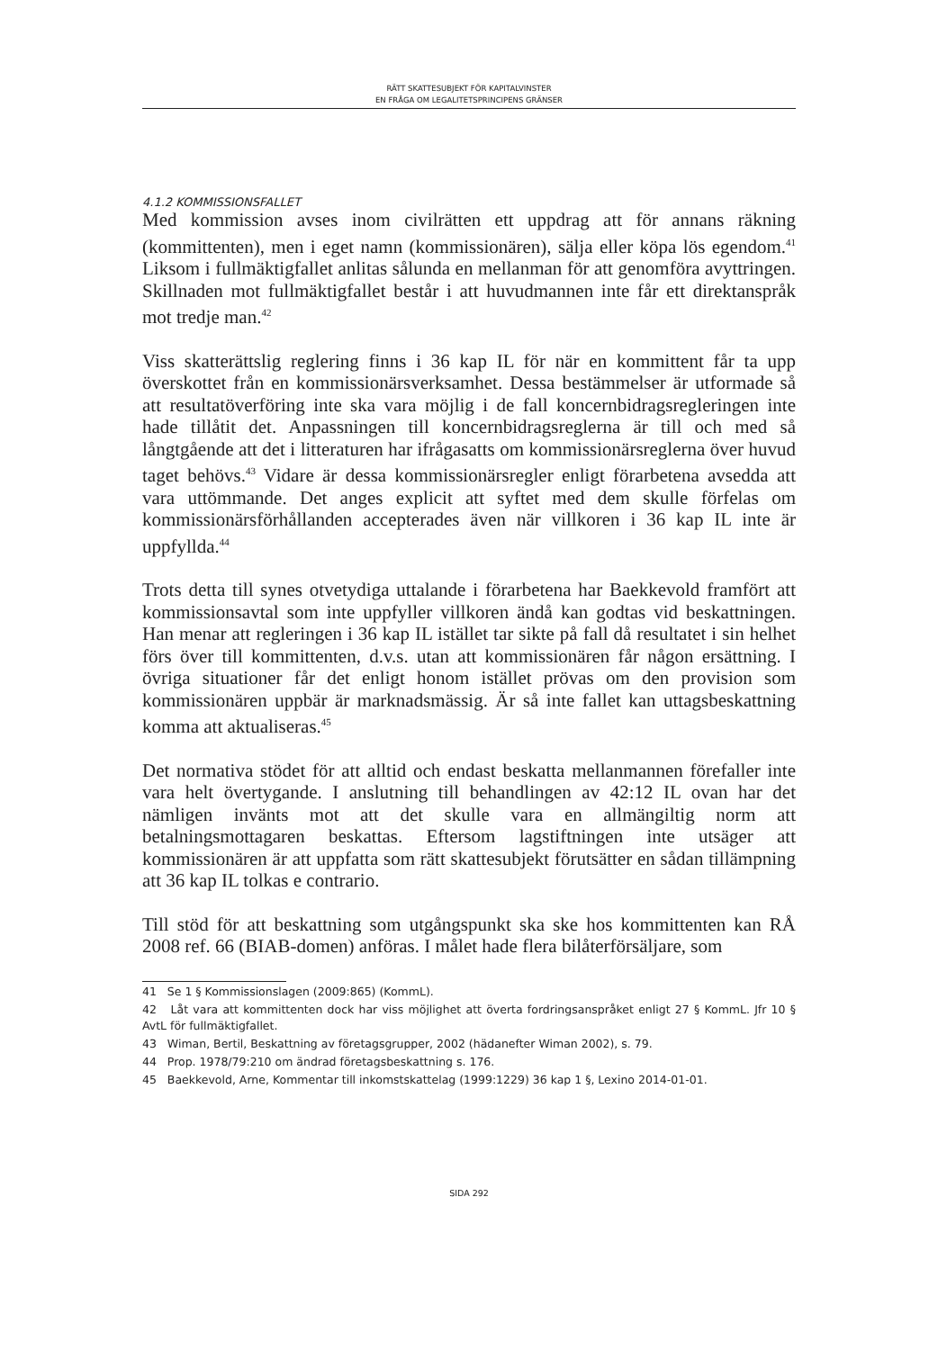RÄTT SKATTESUBJEKT FÖR KAPITALVINSTER
EN FRÅGA OM LEGALITETSPRINCIPENS GRÄNSER
4.1.2 KOMMISSIONSFALLET
Med kommission avses inom civilrätten ett uppdrag att för annans räkning (kommittenten), men i eget namn (kommissionären), sälja eller köpa lös egendom.<sup>41</sup> Liksom i fullmäktigfallet anlitas sålunda en mellanman för att genomföra avyttringen. Skillnaden mot fullmäktigfallet består i att huvudmannen inte får ett direktanspråk mot tredje man.<sup>42</sup>
Viss skatterättslig reglering finns i 36 kap IL för när en kommittent får ta upp överskottet från en kommissionärsverksamhet. Dessa bestämmelser är utformade så att resultatöverföring inte ska vara möjlig i de fall koncernbidragsregleringen inte hade tillåtit det. Anpassningen till koncernbidragsreglerna är till och med så långtgående att det i litteraturen har ifrågasatts om kommissionärsreglerna över huvud taget behövs.<sup>43</sup> Vidare är dessa kommissionärsregler enligt förarbetena avsedda att vara uttömmande. Det anges explicit att syftet med dem skulle förfelas om kommissionärsförhållanden accepterades även när villkoren i 36 kap IL inte är uppfyllda.<sup>44</sup>
Trots detta till synes otvetydiga uttalande i förarbetena har Baekkevold framfört att kommissionsavtal som inte uppfyller villkoren ändå kan godtas vid beskattningen. Han menar att regleringen i 36 kap IL istället tar sikte på fall då resultatet i sin helhet förs över till kommittenten, d.v.s. utan att kommissionären får någon ersättning. I övriga situationer får det enligt honom istället prövas om den provision som kommissionären uppbär är marknadsmässig. Är så inte fallet kan uttagsbeskattning komma att aktualiseras.<sup>45</sup>
Det normativa stödet för att alltid och endast beskatta mellanmannen förefaller inte vara helt övertygande. I anslutning till behandlingen av 42:12 IL ovan har det nämligen invänts mot att det skulle vara en allmängiltig norm att betalningsmottagaren beskattas. Eftersom lagstiftningen inte utsäger att kommissionären är att uppfatta som rätt skattesubjekt förutsätter en sådan tillämpning att 36 kap IL tolkas e contrario.
Till stöd för att beskattning som utgångspunkt ska ske hos kommittenten kan RÅ 2008 ref. 66 (BIAB-domen) anföras. I målet hade flera bilåterförsäljare, som
41 Se 1 § Kommissionslagen (2009:865) (KommL).
42 Låt vara att kommittenten dock har viss möjlighet att överta fordringsanspråket enligt 27 § KommL. Jfr 10 § AvtL för fullmäktigfallet.
43 Wiman, Bertil, Beskattning av företagsgrupper, 2002 (hädanefter Wiman 2002), s. 79.
44 Prop. 1978/79:210 om ändrad företagsbeskattning s. 176.
45 Baekkevold, Arne, Kommentar till inkomstskattelag (1999:1229) 36 kap 1 §, Lexino 2014-01-01.
SIDA 292